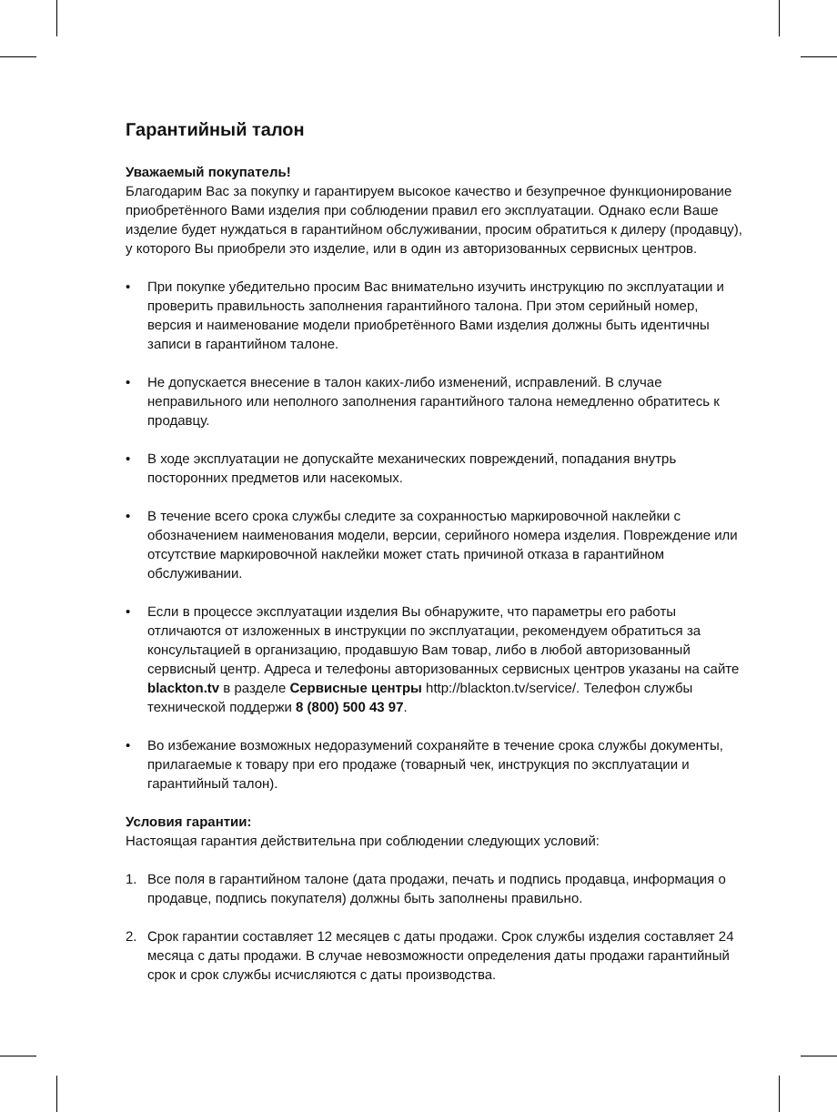Гарантийный талон
Уважаемый покупатель!
Благодарим Вас за покупку и гарантируем высокое качество и безупречное функционирование приобретённого Вами изделия при соблюдении правил его эксплуатации. Однако если Ваше изделие будет нуждаться в гарантийном обслуживании, просим обратиться к дилеру (продавцу), у которого Вы приобрели это изделие, или в один из авторизованных сервисных центров.
• При покупке убедительно просим Вас внимательно изучить инструкцию по эксплуатации и проверить правильность заполнения гарантийного талона. При этом серийный номер, версия и наименование модели приобретённого Вами изделия должны быть идентичны записи в гарантийном талоне.
• Не допускается внесение в талон каких-либо изменений, исправлений. В случае неправильного или неполного заполнения гарантийного талона немедленно обратитесь к продавцу.
• В ходе эксплуатации не допускайте механических повреждений, попадания внутрь посторонних предметов или насекомых.
• В течение всего срока службы следите за сохранностью маркировочной наклейки с обозначением наименования модели, версии, серийного номера изделия. Повреждение или отсутствие маркировочной наклейки может стать причиной отказа в гарантийном обслуживании.
• Если в процессе эксплуатации изделия Вы обнаружите, что параметры его работы отличаются от изложенных в инструкции по эксплуатации, рекомендуем обратиться за консультацией в организацию, продавшую Вам товар, либо в любой авторизованный сервисный центр. Адреса и телефоны авторизованных сервисных центров указаны на сайте blackton.tv в разделе Сервисные центры http://blackton.tv/service/. Телефон службы технической поддержи 8 (800) 500 43 97.
• Во избежание возможных недоразумений сохраняйте в течение срока службы документы, прилагаемые к товару при его продаже (товарный чек, инструкция по эксплуатации и гарантийный талон).
Условия гарантии:
Настоящая гарантия действительна при соблюдении следующих условий:
1. Все поля в гарантийном талоне (дата продажи, печать и подпись продавца, информация о продавце, подпись покупателя) должны быть заполнены правильно.
2. Срок гарантии составляет 12 месяцев с даты продажи. Срок службы изделия составляет 24 месяца с даты продажи. В случае невозможности определения даты продажи гарантийный срок и срок службы исчисляются с даты производства.